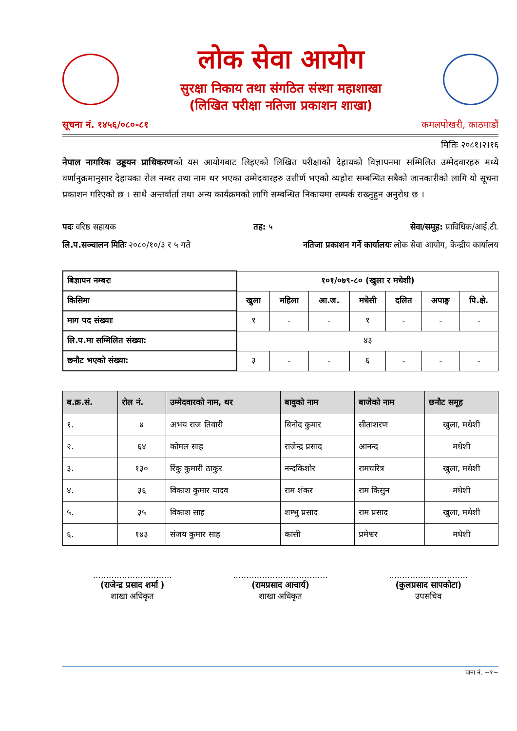लोक सेवा आयोग
सुरक्षा निकाय तथा संगठित संस्था महाशाखा
(लिखित परीक्षा नतिजा प्रकाशन शाखा)
सूचना नं. १४५६/०८०-८१ कमलपोखरी, काठमाडौं
मितिः २०८१।२।१६
नेपाल नागरिक उड्डयन प्राधिकरणको यस आयोगबाट लिइएको लिखित परीक्षाको देहायको विज्ञापनमा सम्मिलित उम्मेदवारहरु मध्ये वर्णानुक्रमानुसार देहायका रोल नम्बर तथा नाम थर भएका उम्मेदवारहरु उत्तीर्ण भएको व्यहोरा सम्बन्धित सबैको जानकारीको लागि यो सूचना प्रकाशन गरिएको छ । साथै अन्तर्वार्ता तथा अन्य कार्यक्रमको लागि सम्बन्धित निकायमा सम्पर्क राख्नुहुन अनुरोध छ ।
पदः वरिष्ठ सहायक तह: ५ सेवा/समूह: प्राविधिक/आई.टी.
लि.प.सञ्चालन मितिः २०८०/१०/३ र ५ गते नतिजा प्रकाशन गर्ने कार्यालयः लोक सेवा आयोग, केन्द्रीय कार्यालय
| बिज्ञापन नम्बरः | १०१/०७९-८० (खुला र मधेशी) | | | | | | |
| किसिमः | खुला | महिला | आ.ज. | मधेसी | दलित | अपाङ्ग | पि.क्षे. |
| माग पद संख्याः | १ | - | - | १ | - | - | - |
| लि.प.मा सम्मिलित संख्या: | ४३ | | | | | | |
| छनौट भएको संख्या: | ३ | - | - | ६ | - | - | - |
| ब.क्र.सं. | रोल नं. | उम्मेदवारको नाम, थर | बावुको नाम | बाजेको नाम | छनौट समूह |
| --- | --- | --- | --- | --- | --- |
| १. | ४ | अभय राज तिवारी | बिनोद कुमार | सीताशरण | खुला, मधेशी |
| २. | ६४ | कोमल साह | राजेन्द्र प्रसाद | आनन्द | मधेशी |
| ३. | १३० | रिंकु कुमारी ठाकुर | नन्दकिशोर | रामचरित्र | खुला, मधेशी |
| ४. | ३६ | विकाश कुमार यादव | राम शंकर | राम किसुन | मधेशी |
| ५. | ३५ | विकाश साह | शम्भु प्रसाद | राम प्रसाद | खुला, मधेशी |
| ६. | १४३ | संजय कुमार साह | कासी | प्रमेश्वर | मधेशी |
..............................
(राजेन्द्र प्रसाद शर्मा )
शाखा अधिकृत
....................................
(रामप्रसाद आचार्य)
शाखा अधिकृत
..............................
(कुलप्रसाद सापकोटा)
उपसचिव
पाना नं. ~१~